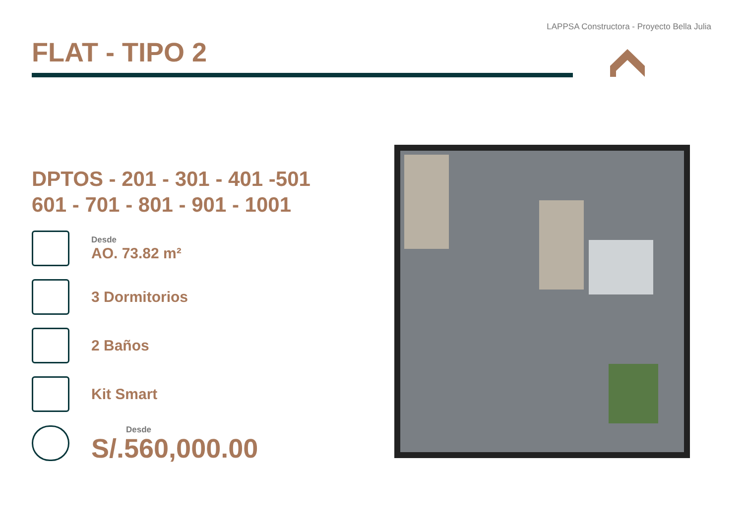LAPPSA Constructora - Proyecto Bella Julia
FLAT - TIPO 2
DPTOS - 201 - 301 - 401 -501
601 - 701 - 801 - 901 - 1001
Desde
AO. 73.82 m²
3 Dormitorios
2 Baños
Kit Smart
Desde
S/.560,000.00